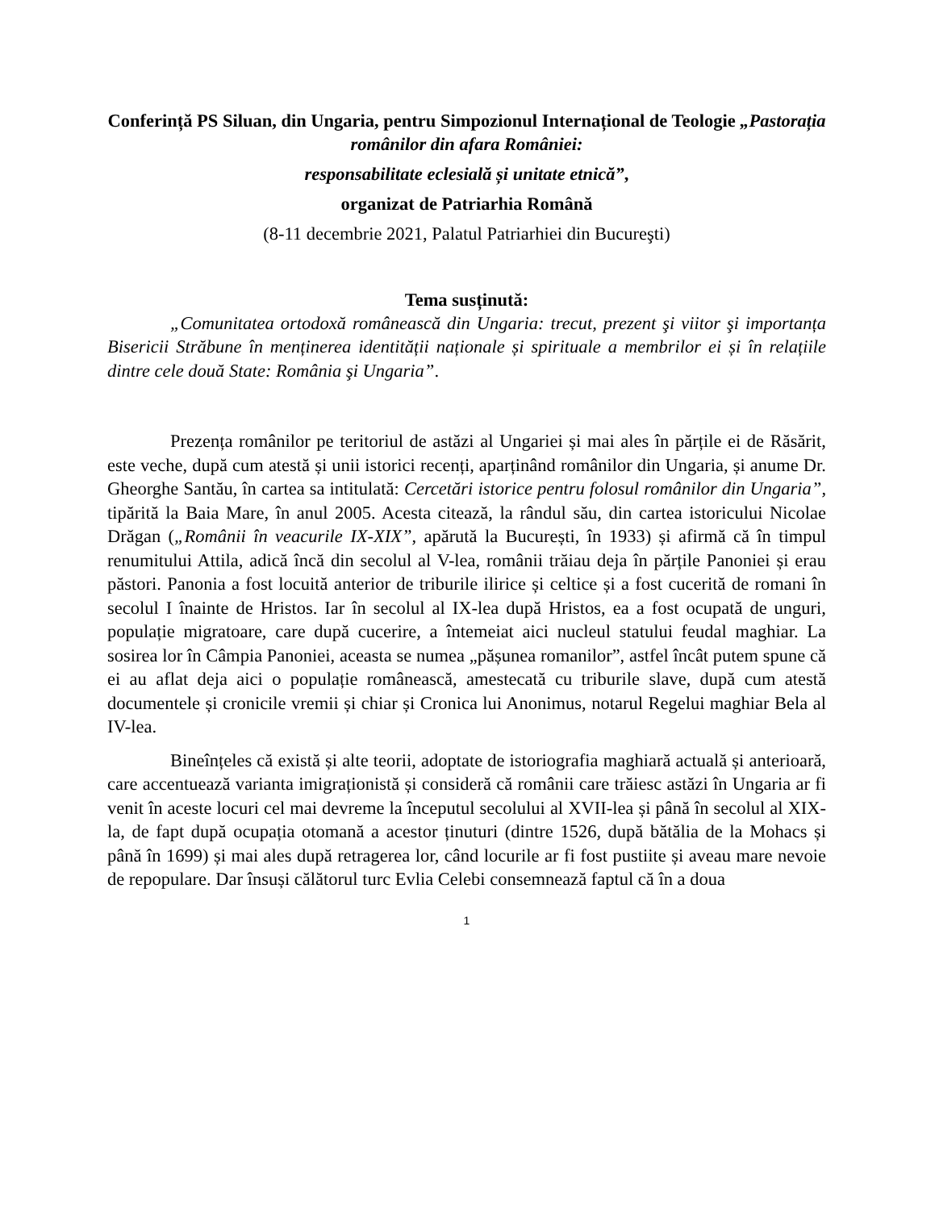Conferință PS Siluan, din Ungaria, pentru Simpozionul Internațional de Teologie „Pastorația românilor din afara României:
responsabilitate eclesială și unitate etnică”,
organizat de Patriarhia Română
(8-11 decembrie 2021, Palatul Patriarhiei din Bucureşti)
Tema susținută:
„Comunitatea ortodoxă românească din Ungaria: trecut, prezent şi viitor şi importanța Bisericii Străbune în menținerea identității naționale și spirituale a membrilor ei și în relațiile dintre cele două State: România şi Ungaria”.
Prezența românilor pe teritoriul de astăzi al Ungariei și mai ales în părțile ei de Răsărit, este veche, după cum atestă și unii istorici recenți, aparținând românilor din Ungaria, și anume Dr. Gheorghe Santău, în cartea sa intitulată: Cercetări istorice pentru folosul românilor din Ungaria”, tipărită la Baia Mare, în anul 2005. Acesta citează, la rândul său, din cartea istoricului Nicolae Drăgan („Românii în veacurile IX-XIX”, apărută la București, în 1933) și afirmă că în timpul renumitului Attila, adică încă din secolul al V-lea, românii trăiau deja în părțile Panoniei și erau păstori. Panonia a fost locuită anterior de triburile ilirice și celtice și a fost cucerită de romani în secolul I înainte de Hristos. Iar în secolul al IX-lea după Hristos, ea a fost ocupată de unguri, populație migratoare, care după cucerire, a întemeiat aici nucleul statului feudal maghiar. La sosirea lor în Câmpia Panoniei, aceasta se numea „pășunea romanilor”, astfel încât putem spune că ei au aflat deja aici o populație românească, amestecată cu triburile slave, după cum atestă documentele și cronicile vremii și chiar și Cronica lui Anonimus, notarul Regelui maghiar Bela al IV-lea.
Bineînțeles că există și alte teorii, adoptate de istoriografia maghiară actuală și anterioară, care accentuează varianta imigraționistă și consideră că românii care trăiesc astăzi în Ungaria ar fi venit în aceste locuri cel mai devreme la începutul secolului al XVII-lea și până în secolul al XIX-la, de fapt după ocupația otomană a acestor ținuturi (dintre 1526, după bătălia de la Mohacs și până în 1699) și mai ales după retragerea lor, când locurile ar fi fost pustiite și aveau mare nevoie de repopulare. Dar însuși călătorul turc Evlia Celebi consemnează faptul că în a doua
1